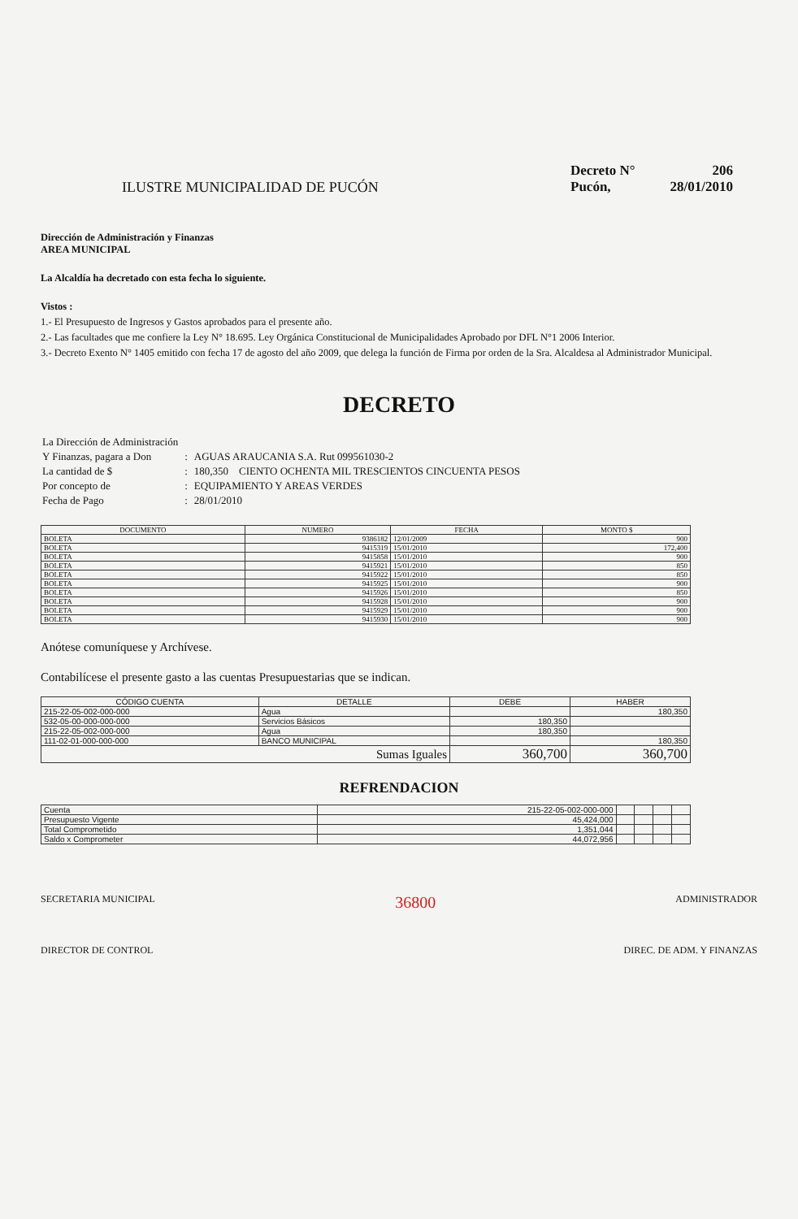ILUSTRE MUNICIPALIDAD DE PUCÓN
Decreto N° 206
Pucón, 28/01/2010
Dirección de Administración y Finanzas
AREA MUNICIPAL
La Alcaldía ha decretado con esta fecha lo siguiente.
Vistos :
1.- El Presupuesto de Ingresos y Gastos aprobados para el presente año.
2.- Las facultades que me confiere la Ley N° 18.695. Ley Orgánica Constitucional de Municipalidades Aprobado por DFL N°1 2006 Interior.
3.- Decreto Exento N° 1405 emitido con fecha 17 de agosto del año 2009, que delega la función de Firma por orden de la Sra. Alcaldesa al Administrador Municipal.
DECRETO
| La Dirección de Administración | | |
| Y Finanzas, pagara a Don | : | AGUAS ARAUCANIA S.A. Rut 099561030-2 |
| La cantidad de $ | : | 180,350 CIENTO OCHENTA MIL TRESCIENTOS CINCUENTA PESOS |
| Por concepto de | : | EQUIPAMIENTO Y AREAS VERDES |
| Fecha de Pago | : | 28/01/2010 |
| DOCUMENTO | NUMERO | FECHA | MONTO $ |
| --- | --- | --- | --- |
| BOLETA | 9386182 | 12/01/2009 | 900 |
| BOLETA | 9415319 | 15/01/2010 | 172,400 |
| BOLETA | 9415858 | 15/01/2010 | 900 |
| BOLETA | 9415921 | 15/01/2010 | 850 |
| BOLETA | 9415922 | 15/01/2010 | 850 |
| BOLETA | 9415925 | 15/01/2010 | 900 |
| BOLETA | 9415926 | 15/01/2010 | 850 |
| BOLETA | 9415928 | 15/01/2010 | 900 |
| BOLETA | 9415929 | 15/01/2010 | 900 |
| BOLETA | 9415930 | 15/01/2010 | 900 |
Anótese comuníquese y Archívese.
Contabilícese el presente gasto a las cuentas Presupuestarias que se indican.
| CÓDIGO CUENTA | DETALLE | DEBE | HABER |
| --- | --- | --- | --- |
| 215-22-05-002-000-000 | Agua | | 180,350 |
| 532-05-00-000-000-000 | Servicios Básicos | 180,350 | |
| 215-22-05-002-000-000 | Agua | 180,350 | |
| 111-02-01-000-000-000 | BANCO MUNICIPAL | | 180,350 |
| Sumas Iguales | | 360,700 | 360,700 |
REFRENDACION
| Cuenta | 215-22-05-002-000-000 | | | | |
| Presupuesto Vigente | 45,424,000 | | | | |
| Total Comprometido | 1,351,044 | | | | |
| Saldo x Comprometer | 44,072,956 | | | | |
SECRETARIA MUNICIPAL
36800
ADMINISTRADOR
DIRECTOR DE CONTROL DIREC. DE ADM. Y FINANZAS